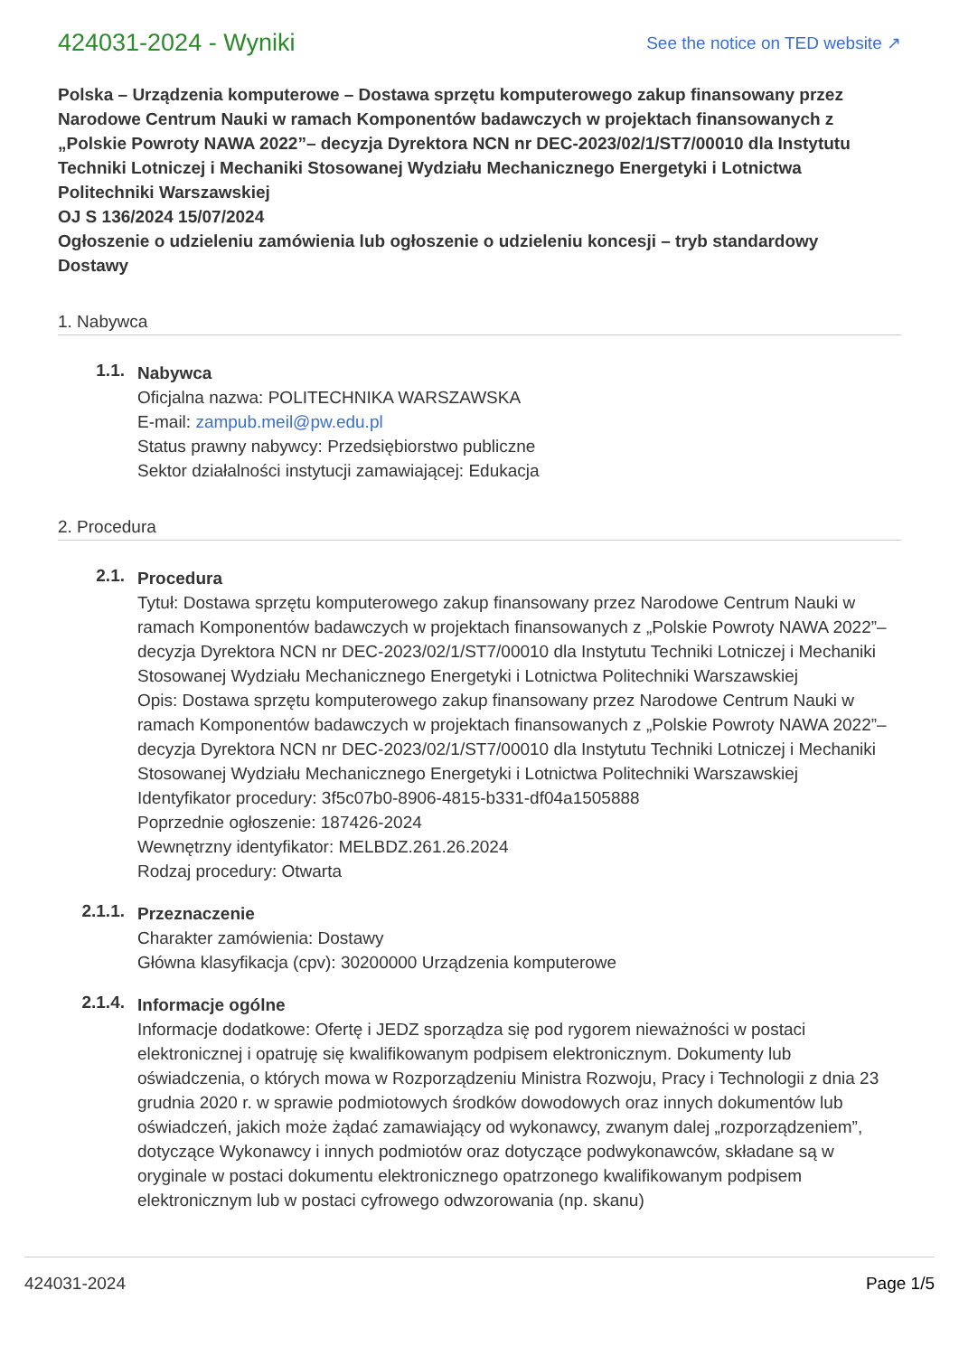424031-2024 - Wyniki
See the notice on TED website ↗
Polska – Urządzenia komputerowe – Dostawa sprzętu komputerowego zakup finansowany przez Narodowe Centrum Nauki w ramach Komponentów badawczych w projektach finansowanych z „Polskie Powroty NAWA 2022”– decyzja Dyrektora NCN nr DEC-2023/02/1/ST7/00010 dla Instytutu Techniki Lotniczej i Mechaniki Stosowanej Wydziału Mechanicznego Energetyki i Lotnictwa Politechniki Warszawskiej
OJ S 136/2024 15/07/2024
Ogłoszenie o udzieleniu zamówienia lub ogłoszenie o udzieleniu koncesji – tryb standardowy
Dostawy
1. Nabywca
1.1.
Nabywca
Oficjalna nazwa: POLITECHNIKA WARSZAWSKA
E-mail: zampub.meil@pw.edu.pl
Status prawny nabywcy: Przedsiębiorstwo publiczne
Sektor działalności instytucji zamawiającej: Edukacja
2. Procedura
2.1.
Procedura
Tytuł: Dostawa sprzętu komputerowego zakup finansowany przez Narodowe Centrum Nauki w ramach Komponentów badawczych w projektach finansowanych z „Polskie Powroty NAWA 2022”– decyzja Dyrektora NCN nr DEC-2023/02/1/ST7/00010 dla Instytutu Techniki Lotniczej i Mechaniki Stosowanej Wydziału Mechanicznego Energetyki i Lotnictwa Politechniki Warszawskiej
Opis: Dostawa sprzętu komputerowego zakup finansowany przez Narodowe Centrum Nauki w ramach Komponentów badawczych w projektach finansowanych z „Polskie Powroty NAWA 2022”– decyzja Dyrektora NCN nr DEC-2023/02/1/ST7/00010 dla Instytutu Techniki Lotniczej i Mechaniki Stosowanej Wydziału Mechanicznego Energetyki i Lotnictwa Politechniki Warszawskiej
Identyfikator procedury: 3f5c07b0-8906-4815-b331-df04a1505888
Poprzednie ogłoszenie: 187426-2024
Wewnętrzny identyfikator: MELBDZ.261.26.2024
Rodzaj procedury: Otwarta
2.1.1.
Przeznaczenie
Charakter zamówienia: Dostawy
Główna klasyfikacja (cpv): 30200000 Urządzenia komputerowe
2.1.4.
Informacje ogólne
Informacje dodatkowe: Ofertę i JEDZ sporządza się pod rygorem nieważności w postaci elektronicznej i opatruję się kwalifikowanym podpisem elektronicznym. Dokumenty lub oświadczenia, o których mowa w Rozporządzeniu Ministra Rozwoju, Pracy i Technologii z dnia 23 grudnia 2020 r. w sprawie podmiotowych środków dowodowych oraz innych dokumentów lub oświadczeń, jakich może żądać zamawiający od wykonawcy, zwanym dalej „rozporządzeniem”, dotyczące Wykonawcy i innych podmiotów oraz dotyczące podwykonawców, składane są w oryginale w postaci dokumentu elektronicznego opatrzonego kwalifikowanym podpisem elektronicznym lub w postaci cyfrowego odwzorowania (np. skanu)
424031-2024 Page 1/5